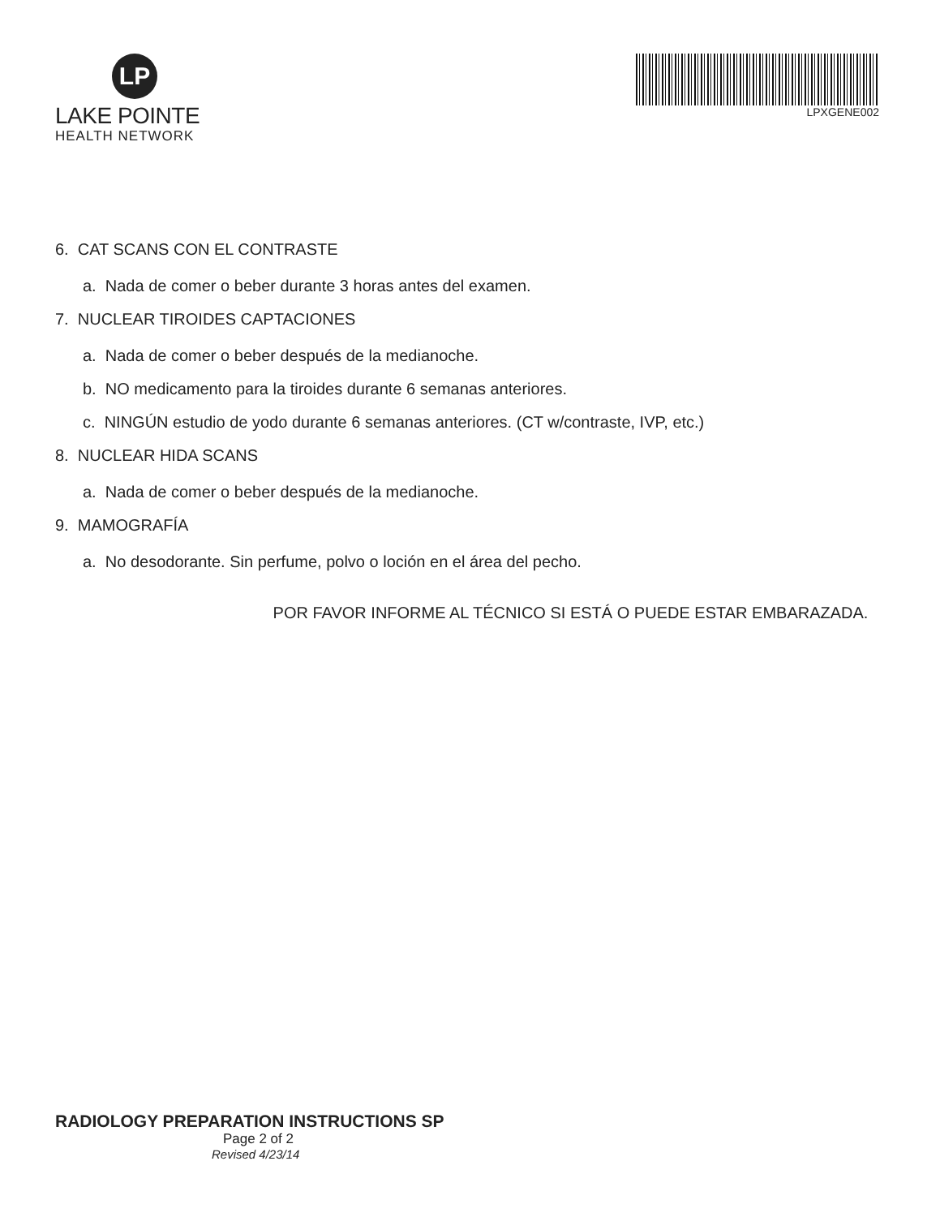LP
LAKE POINTE
HEALTH NETWORK
LPXGENE002
6. CAT SCANS CON EL CONTRASTE
a. Nada de comer o beber durante 3 horas antes del examen.
7. NUCLEAR TIROIDES CAPTACIONES
a. Nada de comer o beber después de la medianoche.
b. NO medicamento para la tiroides durante 6 semanas anteriores.
c. NINGÚN estudio de yodo durante 6 semanas anteriores. (CT w/contraste, IVP, etc.)
8. NUCLEAR HIDA SCANS
a. Nada de comer o beber después de la medianoche.
9. MAMOGRAFÍA
a. No desodorante. Sin perfume, polvo o loción en el área del pecho.
POR FAVOR INFORME AL TÉCNICO SI ESTÁ O PUEDE ESTAR EMBARAZADA.
RADIOLOGY PREPARATION INSTRUCTIONS SP
Page 2 of 2
Revised 4/23/14